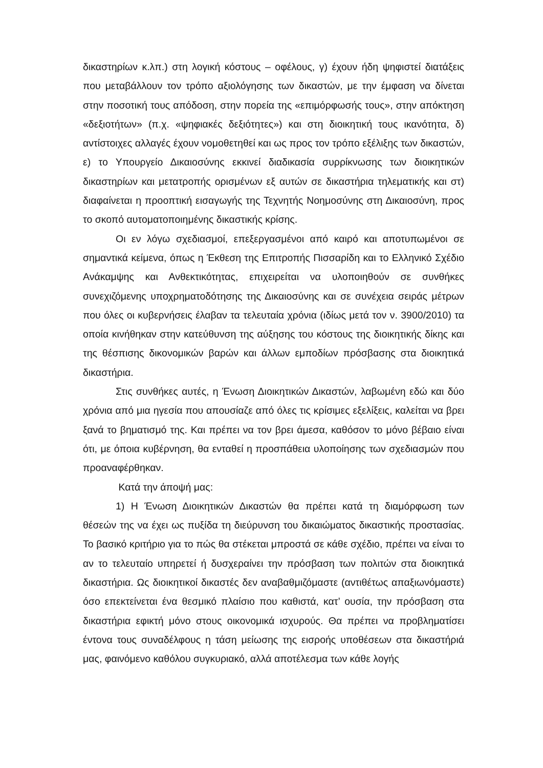δικαστηρίων κ.λπ.) στη λογική κόστους – οφέλους, γ) έχουν ήδη ψηφιστεί διατάξεις που μεταβάλλουν τον τρόπο αξιολόγησης των δικαστών, με την έμφαση να δίνεται στην ποσοτική τους απόδοση, στην πορεία της «επιμόρφωσής τους», στην απόκτηση «δεξιοτήτων» (π.χ. «ψηφιακές δεξιότητες») και στη διοικητική τους ικανότητα, δ) αντίστοιχες αλλαγές έχουν νομοθετηθεί και ως προς τον τρόπο εξέλιξης των δικαστών, ε) το Υπουργείο Δικαιοσύνης εκκινεί διαδικασία συρρίκνωσης των διοικητικών δικαστηρίων και μετατροπής ορισμένων εξ αυτών σε δικαστήρια τηλεματικής και στ) διαφαίνεται η προοπτική εισαγωγής της Τεχνητής Νοημοσύνης στη Δικαιοσύνη, προς το σκοπό αυτοματοποιημένης δικαστικής κρίσης.
Οι εν λόγω σχεδιασμοί, επεξεργασμένοι από καιρό και αποτυπωμένοι σε σημαντικά κείμενα, όπως η Έκθεση της Επιτροπής Πισσαρίδη και το Ελληνικό Σχέδιο Ανάκαμψης και Ανθεκτικότητας, επιχειρείται να υλοποιηθούν σε συνθήκες συνεχιζόμενης υποχρηματοδότησης της Δικαιοσύνης και σε συνέχεια σειράς μέτρων που όλες οι κυβερνήσεις έλαβαν τα τελευταία χρόνια (ιδίως μετά τον ν. 3900/2010) τα οποία κινήθηκαν στην κατεύθυνση της αύξησης του κόστους της διοικητικής δίκης και της θέσπισης δικονομικών βαρών και άλλων εμποδίων πρόσβασης στα διοικητικά δικαστήρια.
Στις συνθήκες αυτές, η Ένωση Διοικητικών Δικαστών, λαβωμένη εδώ και δύο χρόνια από μια ηγεσία που απουσίαζε από όλες τις κρίσιμες εξελίξεις, καλείται να βρει ξανά το βηματισμό της. Και πρέπει να τον βρει άμεσα, καθόσον το μόνο βέβαιο είναι ότι, με όποια κυβέρνηση, θα ενταθεί η προσπάθεια υλοποίησης των σχεδιασμών που προαναφέρθηκαν.
Κατά την άποψή μας:
1) Η Ένωση Διοικητικών Δικαστών θα πρέπει κατά τη διαμόρφωση των θέσεών της να έχει ως πυξίδα τη διεύρυνση του δικαιώματος δικαστικής προστασίας. Το βασικό κριτήριο για το πώς θα στέκεται μπροστά σε κάθε σχέδιο, πρέπει να είναι το αν το τελευταίο υπηρετεί ή δυσχεραίνει την πρόσβαση των πολιτών στα διοικητικά δικαστήρια. Ως διοικητικοί δικαστές δεν αναβαθμιζόμαστε (αντιθέτως απαξιωνόμαστε) όσο επεκτείνεται ένα θεσμικό πλαίσιο που καθιστά, κατ’ ουσία, την πρόσβαση στα δικαστήρια εφικτή μόνο στους οικονομικά ισχυρούς. Θα πρέπει να προβληματίσει έντονα τους συναδέλφους η τάση μείωσης της εισροής υποθέσεων στα δικαστήριά μας, φαινόμενο καθόλου συγκυριακό, αλλά αποτέλεσμα των κάθε λογής